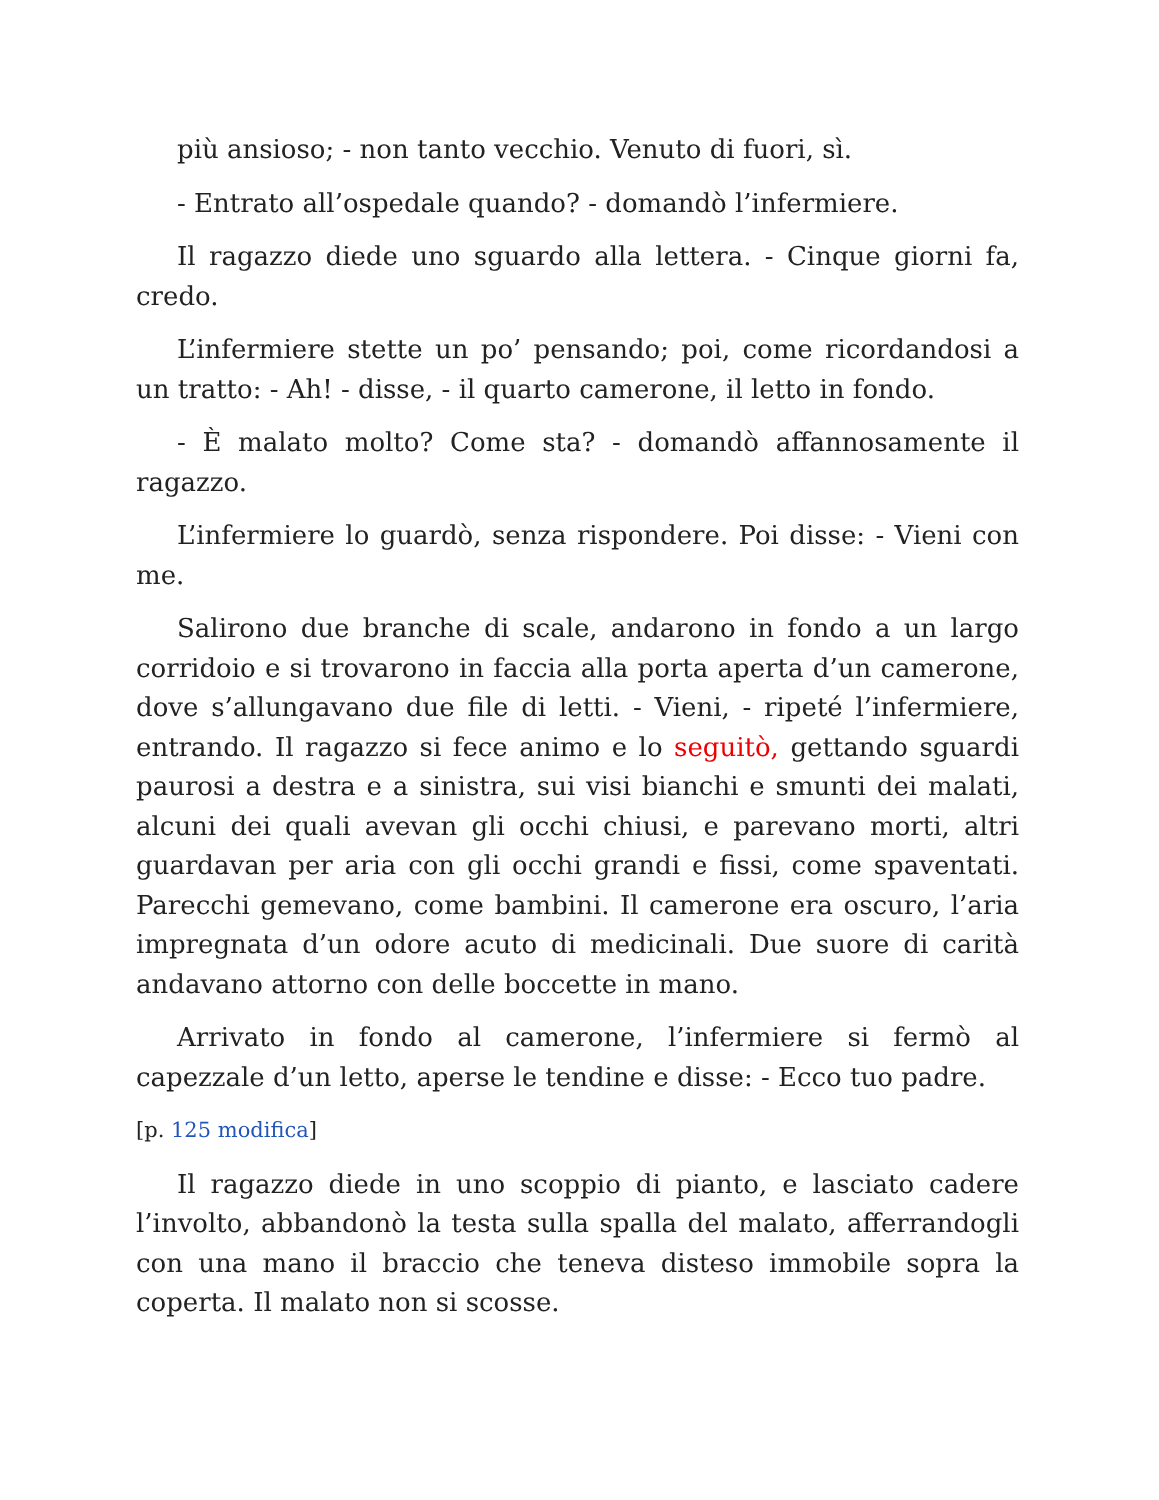più ansioso; - non tanto vecchio. Venuto di fuori, sì.
- Entrato all’ospedale quando? - domandò l’infermiere.
Il ragazzo diede uno sguardo alla lettera. - Cinque giorni fa, credo.
L’infermiere stette un po’ pensando; poi, come ricordandosi a un tratto: - Ah! - disse, - il quarto camerone, il letto in fondo.
- È malato molto? Come sta? - domandò affannosamente il ragazzo.
L’infermiere lo guardò, senza rispondere. Poi disse: - Vieni con me.
Salirono due branche di scale, andarono in fondo a un largo corridoio e si trovarono in faccia alla porta aperta d’un camerone, dove s’allungavano due file di letti. - Vieni, - ripeté l’infermiere, entrando. Il ragazzo si fece animo e lo seguitò, gettando sguardi paurosi a destra e a sinistra, sui visi bianchi e smunti dei malati, alcuni dei quali avevan gli occhi chiusi, e parevano morti, altri guardavan per aria con gli occhi grandi e fissi, come spaventati. Parecchi gemevano, come bambini. Il camerone era oscuro, l’aria impregnata d’un odore acuto di medicinali. Due suore di carità andavano attorno con delle boccette in mano.
Arrivato in fondo al camerone, l’infermiere si fermò al capezzale d’un letto, aperse le tendine e disse: - Ecco tuo padre.
[p. 125 modifica]
Il ragazzo diede in uno scoppio di pianto, e lasciato cadere l’involto, abbandonò la testa sulla spalla del malato, afferrandogli con una mano il braccio che teneva disteso immobile sopra la coperta. Il malato non si scosse.